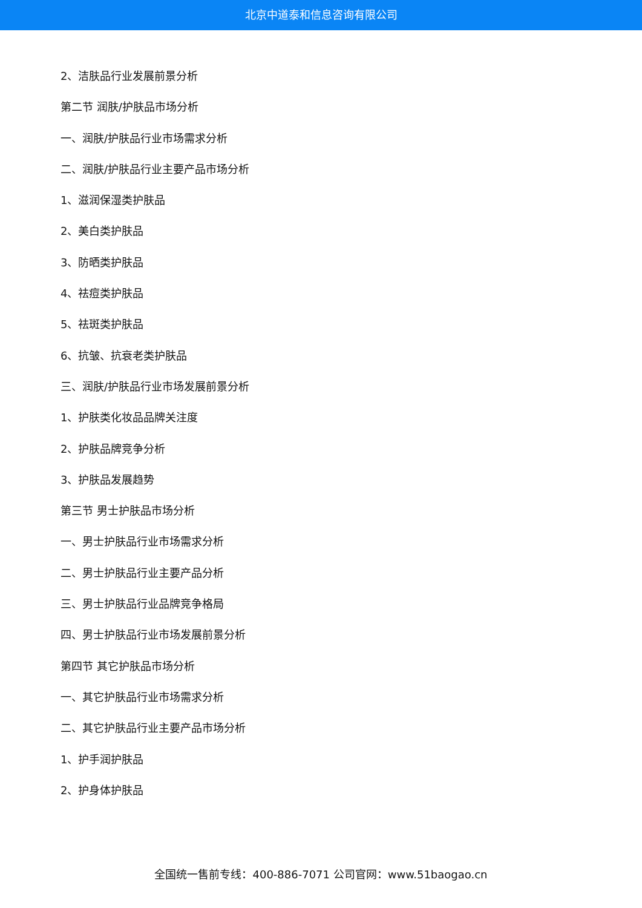北京中道泰和信息咨询有限公司
2、洁肤品行业发展前景分析
第二节 润肤/护肤品市场分析
一、润肤/护肤品行业市场需求分析
二、润肤/护肤品行业主要产品市场分析
1、滋润保湿类护肤品
2、美白类护肤品
3、防晒类护肤品
4、祛痘类护肤品
5、祛斑类护肤品
6、抗皱、抗衰老类护肤品
三、润肤/护肤品行业市场发展前景分析
1、护肤类化妆品品牌关注度
2、护肤品牌竞争分析
3、护肤品发展趋势
第三节 男士护肤品市场分析
一、男士护肤品行业市场需求分析
二、男士护肤品行业主要产品分析
三、男士护肤品行业品牌竞争格局
四、男士护肤品行业市场发展前景分析
第四节 其它护肤品市场分析
一、其它护肤品行业市场需求分析
二、其它护肤品行业主要产品市场分析
1、护手润护肤品
2、护身体护肤品
全国统一售前专线：400-886-7071 公司官网：www.51baogao.cn